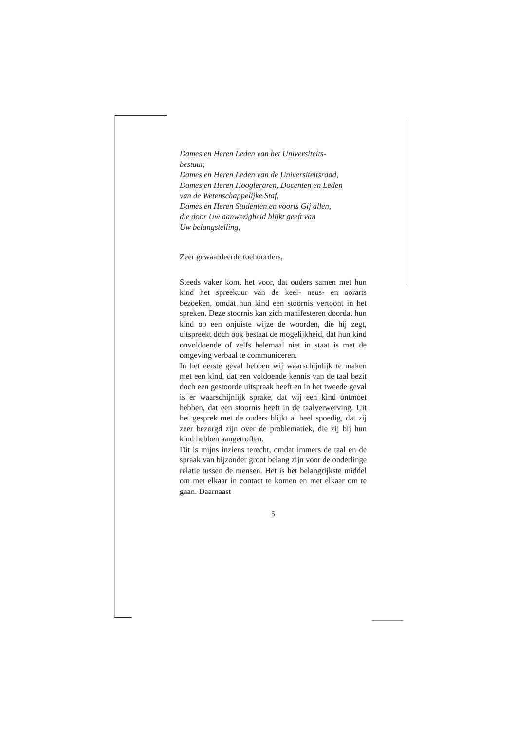Dames en Heren Leden van het Universiteits-
bestuur,
Dames en Heren Leden van de Universiteitsraad,
Dames en Heren Hoogleraren, Docenten en Leden
van de Wetenschappelijke Staf,
Dames en Heren Studenten en voorts Gij allen,
die door Uw aanwezigheid blijkt geeft van
Uw belangstelling,
Zeer gewaardeerde toehoorders,
Steeds vaker komt het voor, dat ouders samen met hun kind het spreekuur van de keel- neus- en oorarts bezoeken, omdat hun kind een stoornis vertoont in het spreken. Deze stoornis kan zich manifesteren doordat hun kind op een onjuiste wijze de woorden, die hij zegt, uitspreekt doch ook bestaat de mogelijkheid, dat hun kind onvoldoende of zelfs helemaal niet in staat is met de omgeving verbaal te communiceren.
In het eerste geval hebben wij waarschijnlijk te maken met een kind, dat een voldoende kennis van de taal bezit doch een gestoorde uitspraak heeft en in het tweede geval is er waarschijnlijk sprake, dat wij een kind ontmoet hebben, dat een stoornis heeft in de taalverwerving. Uit het gesprek met de ouders blijkt al heel spoedig, dat zij zeer bezorgd zijn over de problematiek, die zij bij hun kind hebben aangetroffen.
Dit is mijns inziens terecht, omdat immers de taal en de spraak van bijzonder groot belang zijn voor de onderlinge relatie tussen de mensen. Het is het belangrijkste middel om met elkaar in contact te komen en met elkaar om te gaan. Daarnaast
5